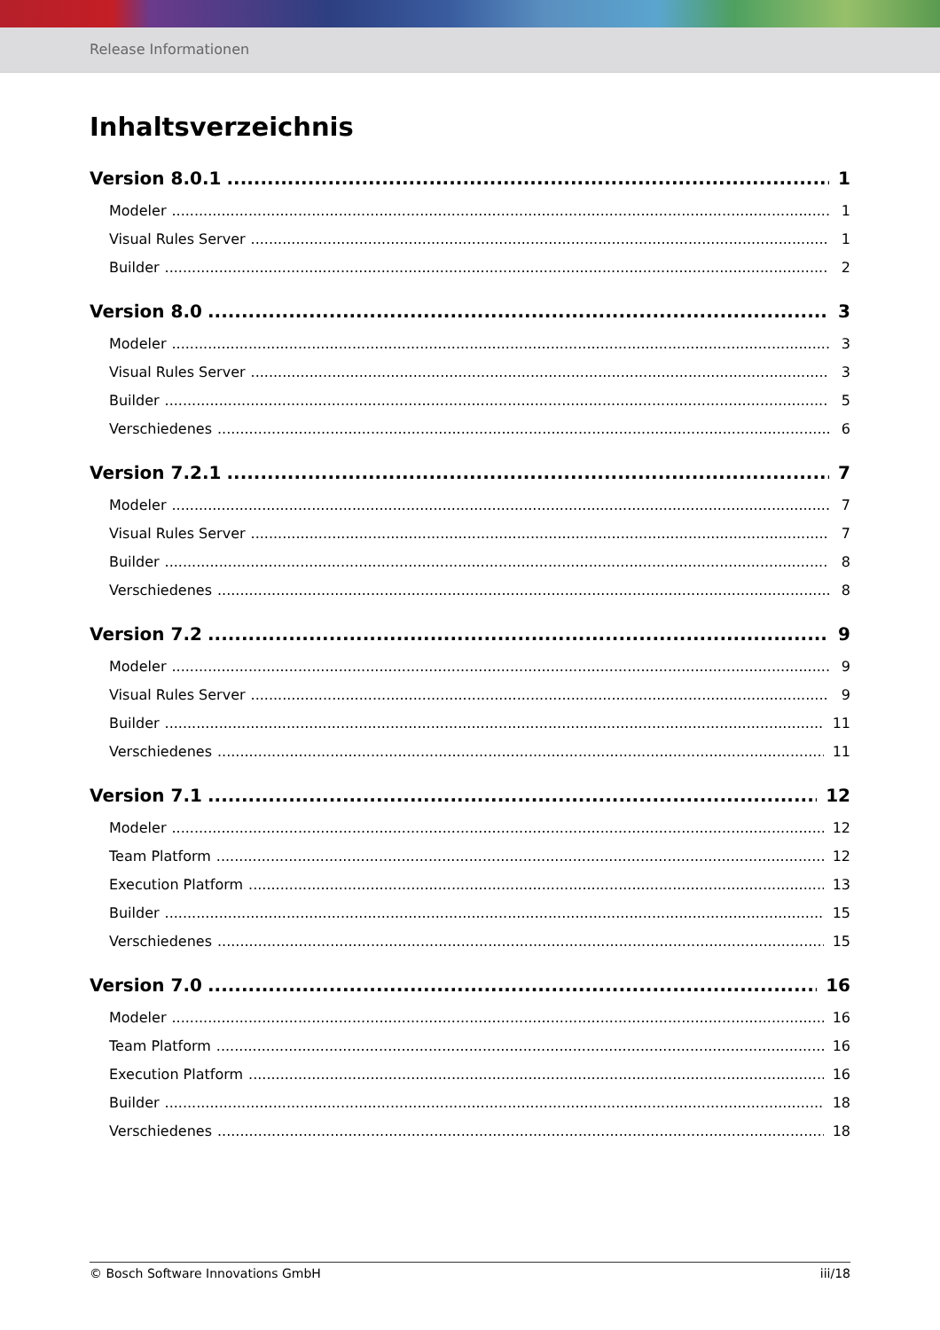Release Informationen
Inhaltsverzeichnis
Version 8.0.1 1
Modeler 1
Visual Rules Server 1
Builder 2
Version 8.0 3
Modeler 3
Visual Rules Server 3
Builder 5
Verschiedenes 6
Version 7.2.1 7
Modeler 7
Visual Rules Server 7
Builder 8
Verschiedenes 8
Version 7.2 9
Modeler 9
Visual Rules Server 9
Builder 11
Verschiedenes 11
Version 7.1 12
Modeler 12
Team Platform 12
Execution Platform 13
Builder 15
Verschiedenes 15
Version 7.0 16
Modeler 16
Team Platform 16
Execution Platform 16
Builder 18
Verschiedenes 18
© Bosch Software Innovations GmbH iii/18